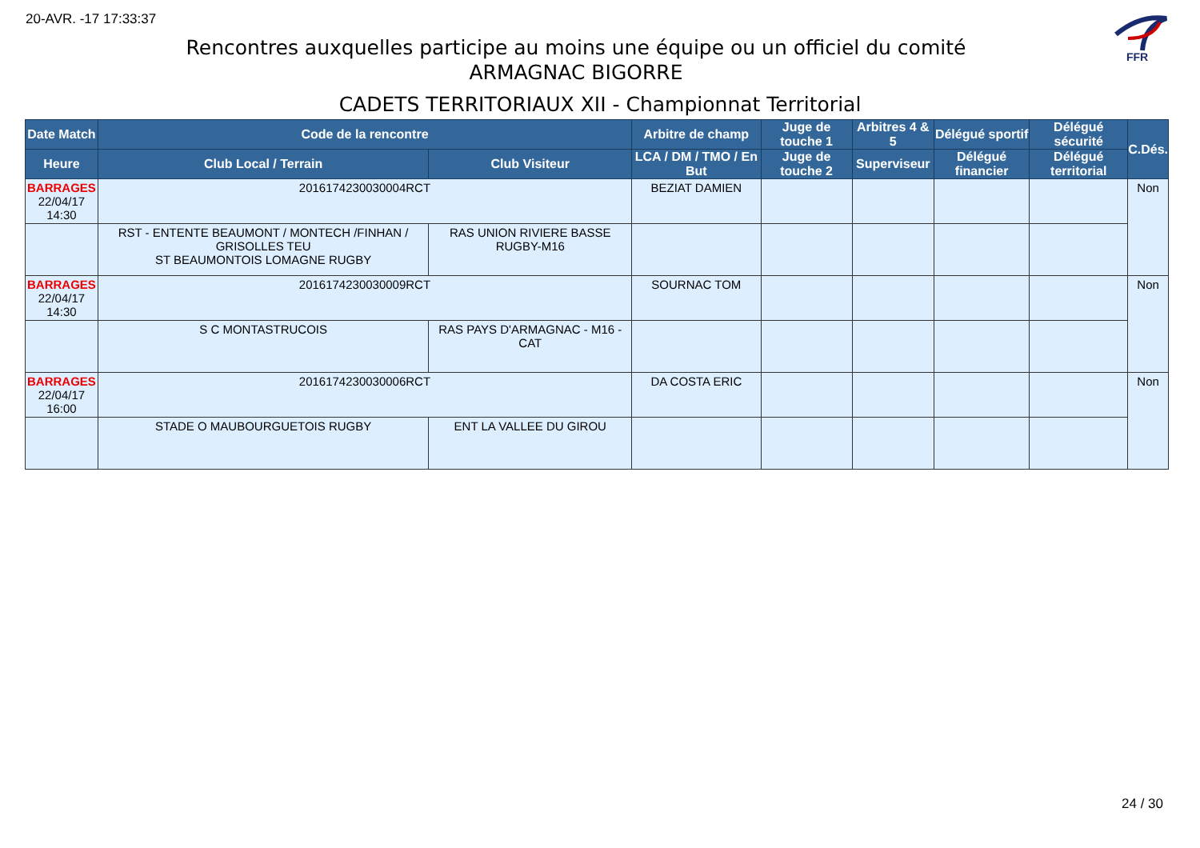20-AVR. -17 17:33:37
FFR
Rencontres auxquelles participe au moins une équipe ou un officiel du comité
ARMAGNAC BIGORRE
CADETS TERRITORIAUX XII - Championnat Territorial
| Date Match | Code de la rencontre | | Arbitre de champ | Juge de touche 1 | Arbitres 4 & 5 | Délégué sportif | Délégué sécurité | C.Dés. |
| --- | --- | --- | --- | --- | --- | --- | --- | --- |
| Heure | Club Local / Terrain | Club Visiteur | LCA / DM / TMO / En But | Juge de touche 2 | Superviseur | Délégué financier | Délégué territorial | |
| BARRAGES 22/04/17 14:30 | 2016174230030004RCT | | BEZIAT DAMIEN | | | | | Non |
| | RST - ENTENTE BEAUMONT / MONTECH /FINHAN / GRISOLLES TEU ST BEAUMONTOIS LOMAGNE RUGBY | RAS UNION RIVIERE BASSE RUGBY-M16 | | | | | | |
| BARRAGES 22/04/17 14:30 | 2016174230030009RCT | | SOURNAC TOM | | | | | Non |
| | S C MONTASTRUCOIS | RAS PAYS D'ARMAGNAC - M16 - CAT | | | | | | |
| BARRAGES 22/04/17 16:00 | 2016174230030006RCT | | DA COSTA ERIC | | | | | Non |
| | STADE O MAUBOURGUETOIS RUGBY | ENT LA VALLEE DU GIROU | | | | | | |
24 / 30